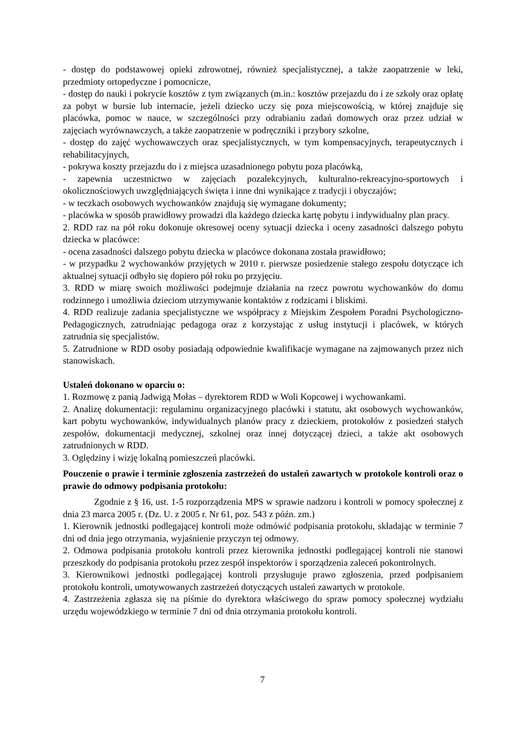- dostęp do podstawowej opieki zdrowotnej, również specjalistycznej, a także zaopatrzenie w leki, przedmioty ortopedyczne i pomocnicze,
- dostęp do nauki i pokrycie kosztów z tym związanych (m.in.: kosztów przejazdu do i ze szkoły oraz opłatę za pobyt w bursie lub internacie, jeżeli dziecko uczy się poza miejscowością, w której znajduje się placówka, pomoc w nauce, w szczególności przy odrabianiu zadań domowych oraz przez udział w zajęciach wyrównawczych, a także zaopatrzenie w podręczniki i przybory szkolne,
- dostęp do zajęć wychowawczych oraz specjalistycznych, w tym kompensacyjnych, terapeutycznych i rehabilitacyjnych,
- pokrywa koszty przejazdu do i z miejsca uzasadnionego pobytu poza placówką,
- zapewnia uczestnictwo w zajęciach pozalekcyjnych, kulturalno-rekreacyjno-sportowych i okolicznościowych uwzględniających święta i inne dni wynikające z tradycji i obyczajów;
- w teczkach osobowych wychowanków znajdują się wymagane dokumenty;
- placówka w sposób prawidłowy prowadzi dla każdego dziecka kartę pobytu i indywidualny plan pracy.
2. RDD raz na pół roku dokonuje okresowej oceny sytuacji dziecka i oceny zasadności dalszego pobytu dziecka w placówce:
- ocena zasadności dalszego pobytu dziecka w placówce dokonana została prawidłowo;
- w przypadku 2 wychowanków przyjętych w 2010 r. pierwsze posiedzenie stałego zespołu dotyczące ich aktualnej sytuacji odbyło się dopiero pół roku po przyjęciu.
3. RDD w miarę swoich możliwości podejmuje działania na rzecz powrotu wychowanków do domu rodzinnego i umożliwia dzieciom utrzymywanie kontaktów z rodzicami i bliskimi.
4. RDD realizuje zadania specjalistyczne we współpracy z Miejskim Zespołem Poradni Psychologiczno-Pedagogicznych, zatrudniając pedagoga oraz z korzystając z usług instytucji i placówek, w których zatrudnia się specjalistów.
5. Zatrudnione w RDD osoby posiadają odpowiednie kwalifikacje wymagane na zajmowanych przez nich stanowiskach.
Ustaleń dokonano w oparciu o:
1. Rozmowę z panią Jadwigą Mołas – dyrektorem RDD w Woli Kopcowej i wychowankami.
2. Analizę dokumentacji: regulaminu organizacyjnego placówki i statutu, akt osobowych wychowanków, kart pobytu wychowanków, indywidualnych planów pracy z dzieckiem, protokołów z posiedzeń stałych zespołów, dokumentacji medycznej, szkolnej oraz innej dotyczącej dzieci, a także akt osobowych zatrudnionych w RDD.
3. Oględziny i wizję lokalną pomieszczeń placówki.
Pouczenie o prawie i terminie zgłoszenia zastrzeżeń do ustaleń zawartych w protokole kontroli oraz o prawie do odmowy podpisania protokołu:
Zgodnie z § 16, ust. 1-5 rozporządzenia MPS w sprawie nadzoru i kontroli w pomocy społecznej z dnia 23 marca 2005 r. (Dz. U. z 2005 r. Nr 61, poz. 543 z późn. zm.)
1. Kierownik jednostki podlegającej kontroli może odmówić podpisania protokołu, składając w terminie 7 dni od dnia jego otrzymania, wyjaśnienie przyczyn tej odmowy.
2. Odmowa podpisania protokołu kontroli przez kierownika jednostki podlegającej kontroli nie stanowi przeszkody do podpisania protokołu przez zespół inspektorów i sporządzenia zaleceń pokontrolnych.
3. Kierownikowi jednostki podlegającej kontroli przysługuje prawo zgłoszenia, przed podpisaniem protokołu kontroli, umotywowanych zastrzeżeń dotyczących ustaleń zawartych w protokole.
4. Zastrzeżenia zgłasza się na piśmie do dyrektora właściwego do spraw pomocy społecznej wydziału urzędu wojewódzkiego w terminie 7 dni od dnia otrzymania protokołu kontroli.
7